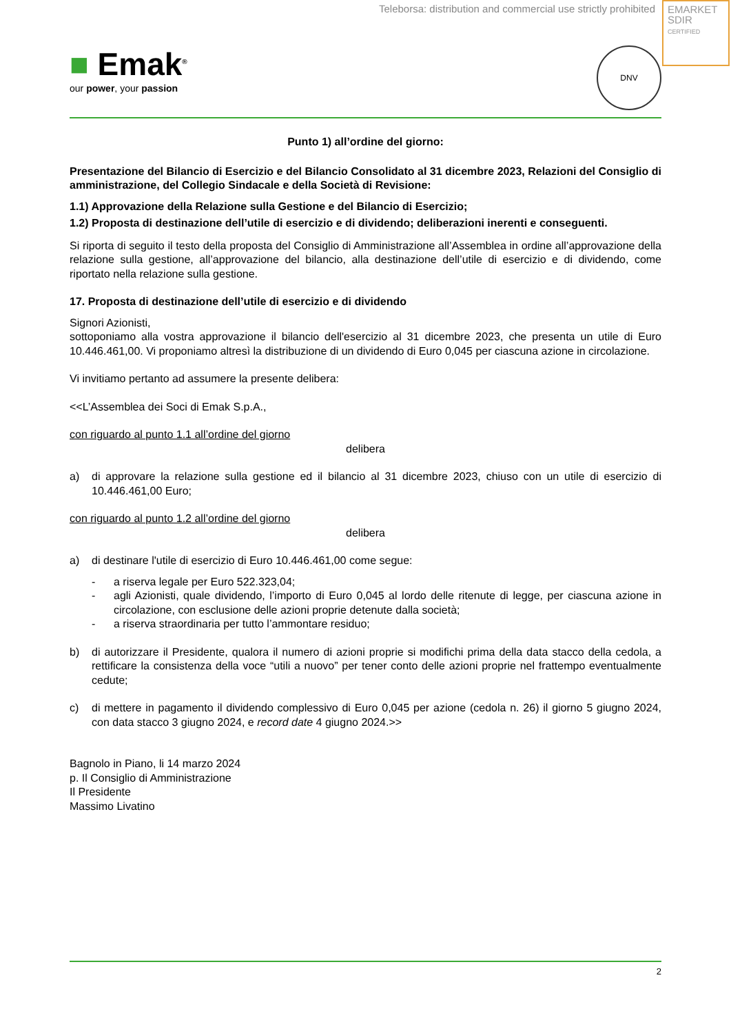Teleborsa: distribution and commercial use strictly prohibited
EMARKET
SDIR
CERTIFIED
■ Emak<sup>®</sup>
our power, your passion
DNV
Punto 1) all’ordine del giorno:
Presentazione del Bilancio di Esercizio e del Bilancio Consolidato al 31 dicembre 2023, Relazioni del Consiglio di amministrazione, del Collegio Sindacale e della Società di Revisione:
1.1) Approvazione della Relazione sulla Gestione e del Bilancio di Esercizio;
1.2) Proposta di destinazione dell’utile di esercizio e di dividendo; deliberazioni inerenti e conseguenti.
Si riporta di seguito il testo della proposta del Consiglio di Amministrazione all’Assemblea in ordine all’approvazione della relazione sulla gestione, all’approvazione del bilancio, alla destinazione dell’utile di esercizio e di dividendo, come riportato nella relazione sulla gestione.
17. Proposta di destinazione dell’utile di esercizio e di dividendo
Signori Azionisti,
sottoponiamo alla vostra approvazione il bilancio dell'esercizio al 31 dicembre 2023, che presenta un utile di Euro 10.446.461,00. Vi proponiamo altresì la distribuzione di un dividendo di Euro 0,045 per ciascuna azione in circolazione.
Vi invitiamo pertanto ad assumere la presente delibera:
<<L’Assemblea dei Soci di Emak S.p.A.,
con riguardo al punto 1.1 all’ordine del giorno
delibera
a) di approvare la relazione sulla gestione ed il bilancio al 31 dicembre 2023, chiuso con un utile di esercizio di 10.446.461,00 Euro;
con riguardo al punto 1.2 all’ordine del giorno
delibera
a) di destinare l'utile di esercizio di Euro 10.446.461,00 come segue:
- a riserva legale per Euro 522.323,04;
- agli Azionisti, quale dividendo, l’importo di Euro 0,045 al lordo delle ritenute di legge, per ciascuna azione in circolazione, con esclusione delle azioni proprie detenute dalla società;
- a riserva straordinaria per tutto l’ammontare residuo;
b) di autorizzare il Presidente, qualora il numero di azioni proprie si modifichi prima della data stacco della cedola, a rettificare la consistenza della voce “utili a nuovo” per tener conto delle azioni proprie nel frattempo eventualmente cedute;
c) di mettere in pagamento il dividendo complessivo di Euro 0,045 per azione (cedola n. 26) il giorno 5 giugno 2024, con data stacco 3 giugno 2024, e record date 4 giugno 2024.>>
Bagnolo in Piano, li 14 marzo 2024
p. Il Consiglio di Amministrazione
Il Presidente
Massimo Livatino
2